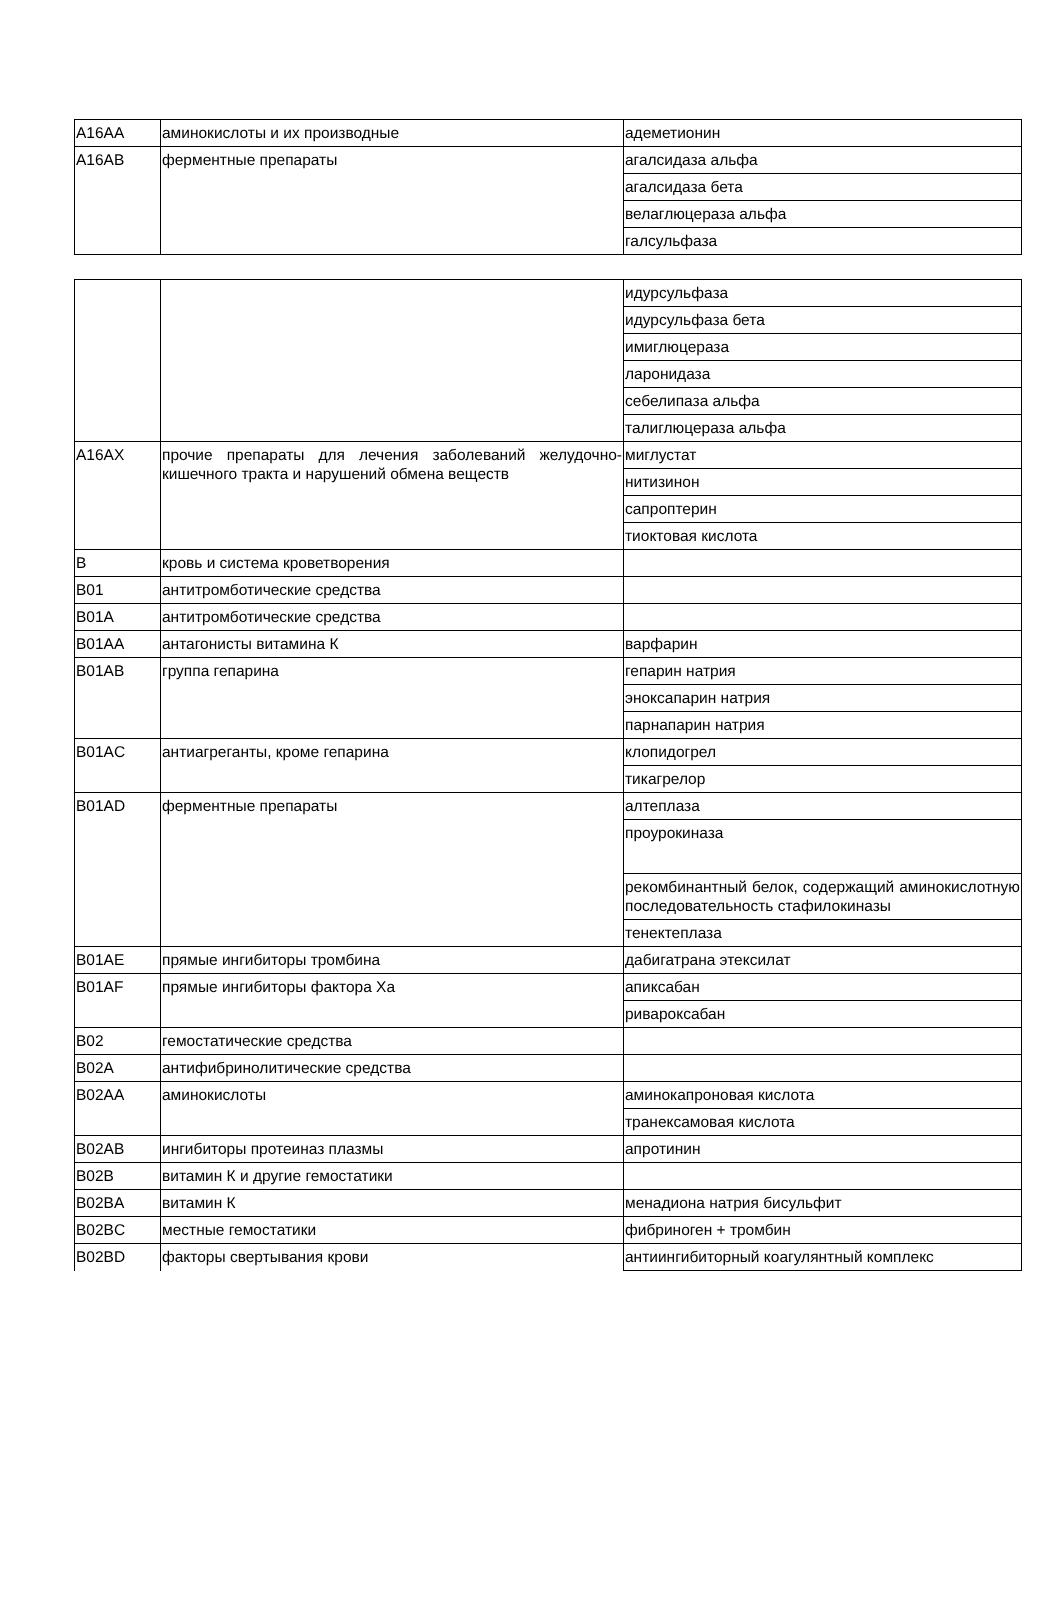| A16AA | аминокислоты и их производные | адеметионин |
| A16AB | ферментные препараты | агалсидаза альфа |
| | | агалсидаза бета |
| | | велаглюцераза альфа |
| | | галсульфаза |
| | | идурсульфаза |
| | | идурсульфаза бета |
| | | имиглюцераза |
| | | ларонидаза |
| | | себелипаза альфа |
| | | талиглюцераза альфа |
| A16AX | прочие препараты для лечения заболеваний желудочно-кишечного тракта и нарушений обмена веществ | миглустат |
| | | нитизинон |
| | | сапроптерин |
| | | тиоктовая кислота |
| B | кровь и система кроветворения | |
| B01 | антитромботические средства | |
| B01A | антитромботические средства | |
| B01AA | антагонисты витамина К | варфарин |
| B01AB | группа гепарина | гепарин натрия |
| | | эноксапарин натрия |
| | | парнапарин натрия |
| B01AC | антиагреганты, кроме гепарина | клопидогрел |
| | | тикагрелор |
| B01AD | ферментные препараты | алтеплаза |
| | | проурокиназа |
| | | рекомбинантный белок, содержащий аминокислотную последовательность стафилокиназы |
| | | тенектеплаза |
| B01AE | прямые ингибиторы тромбина | дабигатрана этексилат |
| B01AF | прямые ингибиторы фактора Xa | апиксабан |
| | | ривароксабан |
| B02 | гемостатические средства | |
| B02A | антифибринолитические средства | |
| B02AA | аминокислоты | аминокапроновая кислота |
| | | транексамовая кислота |
| B02AB | ингибиторы протеиназ плазмы | апротинин |
| B02B | витамин К и другие гемостатики | |
| B02BA | витамин К | менадиона натрия бисульфит |
| B02BC | местные гемостатики | фибриноген + тромбин |
| B02BD | факторы свертывания крови | антиингибиторный коагулянтный комплекс |